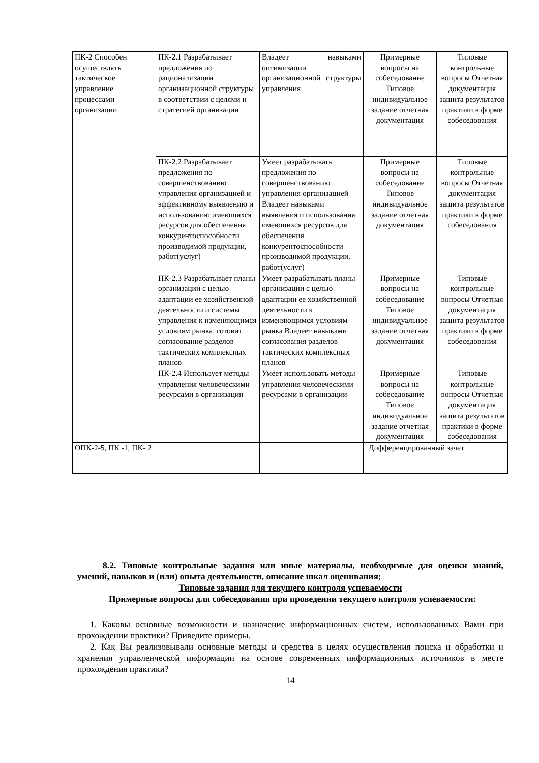| ПК-2 Способен осуществлять тактическое управление процессами организации | ПК-2.1 Разрабатывает предложения по рационализации организационной структуры в соответствии с целями и стратегией организации | Владеет навыками оптимизации организационной структуры управления | Примерные вопросы на собеседование Типовое индивидуальное задание отчетная документация | Типовые контрольные вопросы Отчетная документация защита результатов практики в форме собеседования |
| | ПК-2.2 Разрабатывает предложения по совершенствованию управления организацией и эффективному выявлению и использованию имеющихся ресурсов для обеспечения конкурентоспособности производимой продукции, работ(услуг) | Умеет разрабатывать предложения по совершенствованию управления организацией Владеет навыками выявления и использования имеющихся ресурсов для обеспечения конкурентоспособности производимой продукции, работ(услуг) | Примерные вопросы на собеседование Типовое индивидуальное задание отчетная документация | Типовые контрольные вопросы Отчетная документация защита результатов практики в форме собеседования |
| | ПК-2.3 Разрабатывает планы организации с целью адаптации ее хозяйственной деятельности и системы управления к изменяющимся условиям рынка, готовит согласование разделов тактических комплексных планов | Умеет разрабатывать планы организации с целью адаптации ее хозяйственной деятельности к изменяющимся условиям рынка Владеет навыками согласования разделов тактических комплексных планов | Примерные вопросы на собеседование Типовое индивидуальное задание отчетная документация | Типовые контрольные вопросы Отчетная документация защита результатов практики в форме собеседования |
| | ПК-2.4 Использует методы управления человеческими ресурсами в организации | Умеет использовать методы управления человеческими ресурсами в организации | Примерные вопросы на собеседование Типовое индивидуальное задание отчетная документация | Типовые контрольные вопросы Отчетная документация защита результатов практики в форме собеседования |
| ОПК-2-5, ПК -1, ПК- 2 | | | Дифференцированный зачет | |
8.2. Типовые контрольные задания или иные материалы, необходимые для оценки знаний, умений, навыков и (или) опыта деятельности, описание шкал оценивания;
Типовые задания для текущего контроля успеваемости
Примерные вопросы для собеседования при проведении текущего контроля успеваемости:
1. Каковы основные возможности и назначение информационных систем, использованных Вами при прохождении практики? Приведите примеры.
2. Как Вы реализовывали основные методы и средства в целях осуществления поиска и обработки и хранения управленческой информации на основе современных информационных источников в месте прохождения практики?
14